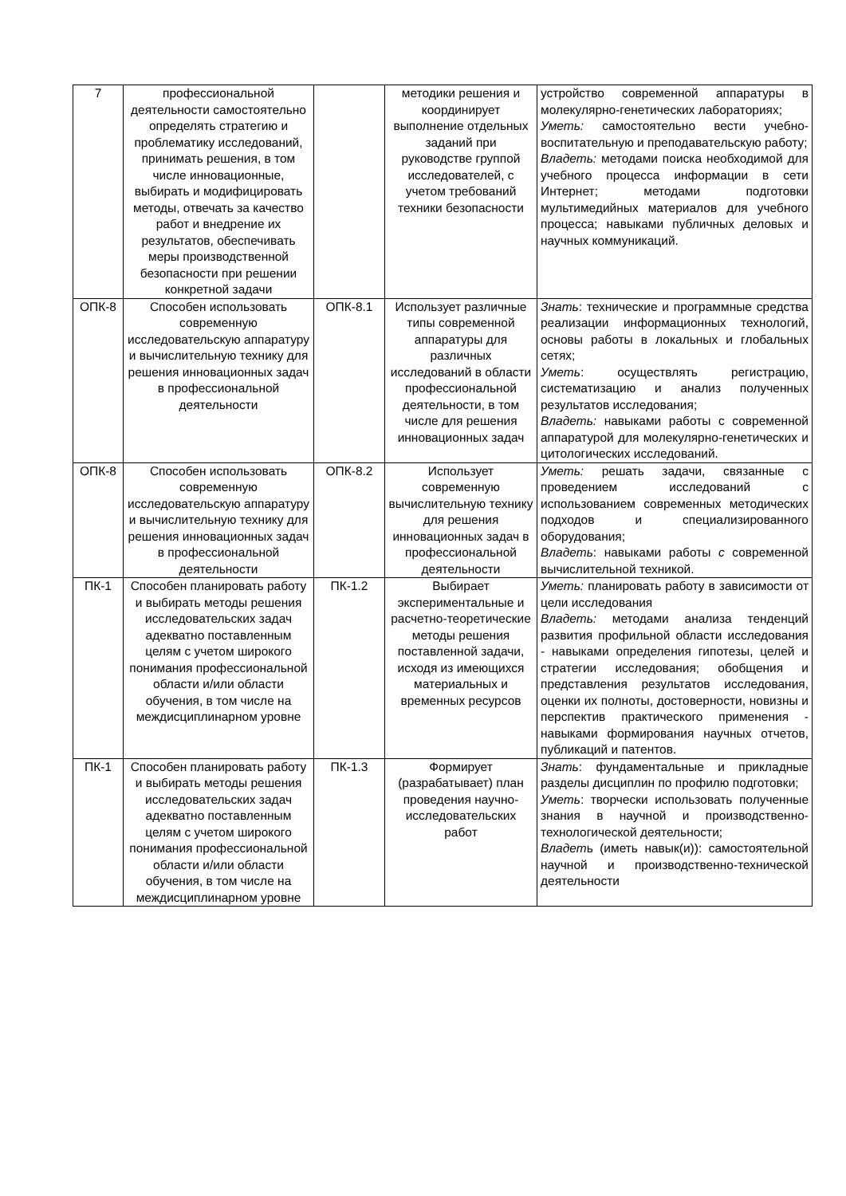| 7 | профессиональной деятельности самостоятельно определять стратегию и проблематику исследований, принимать решения, в том числе инновационные, выбирать и модифицировать методы, отвечать за качество работ и внедрение их результатов, обеспечивать меры производственной безопасности при решении конкретной задачи | | методики решения и координирует выполнение отдельных заданий при руководстве группой исследователей, с учетом требований техники безопасности | устройство современной аппаратуры в молекулярно-генетических лабораториях; Уметь: самостоятельно вести учебно-воспитательную и преподавательскую работу; Владеть: методами поиска необходимой для учебного процесса информации в сети Интернет; методами подготовки мультимедийных материалов для учебного процесса; навыками публичных деловых и научных коммуникаций. |
| ОПК-8 | Способен использовать современную исследовательскую аппаратуру и вычислительную технику для решения инновационных задач в профессиональной деятельности | ОПК-8.1 | Использует различные типы современной аппаратуры для различных исследований в области профессиональной деятельности, в том числе для решения инновационных задач | Знать : технические и программные средства реализации информационных технологий, основы работы в локальных и глобальных сетях; Уметь : осуществлять регистрацию, систематизацию и анализ полученных результатов исследования; Владеть: навыками работы с современной аппаратурой для молекулярно-генетических и цитологических исследований. |
| ОПК-8 | Способен использовать современную исследовательскую аппаратуру и вычислительную технику для решения инновационных задач в профессиональной деятельности | ОПК-8.2 | Использует современную вычислительную технику для решения инновационных задач в профессиональной деятельности | Уметь: решать задачи, связанные с проведением исследований с использованием современных методических подходов и специализированного оборудования; Владеть : навыками работы с современной вычислительной техникой. |
| ПК-1 | Способен планировать работу и выбирать методы решения исследовательских задач адекватно поставленным целям с учетом широкого понимания профессиональной области и/или области обучения, в том числе на междисциплинарном уровне | ПК-1.2 | Выбирает экспериментальные и расчетно-теоретические методы решения поставленной задачи, исходя из имеющихся материальных и временных ресурсов | Уметь: планировать работу в зависимости от цели исследования Владеть: методами анализа тенденций развития профильной области исследования - навыками определения гипотезы, целей и стратегии исследования; обобщения и представления результатов исследования, оценки их полноты, достоверности, новизны и перспектив практического применения - навыками формирования научных отчетов, публикаций и патентов. |
| ПК-1 | Способен планировать работу и выбирать методы решения исследовательских задач адекватно поставленным целям с учетом широкого понимания профессиональной области и/или области обучения, в том числе на междисциплинарном уровне | ПК-1.3 | Формирует (разрабатывает) план проведения научно-исследовательских работ | Знать : фундаментальные и прикладные разделы дисциплин по профилю подготовки; Уметь : творчески использовать полученные знания в научной и производственно-технологической деятельности; Владет ь (иметь навык(и)): самостоятельной научной и производственно-технической деятельности |